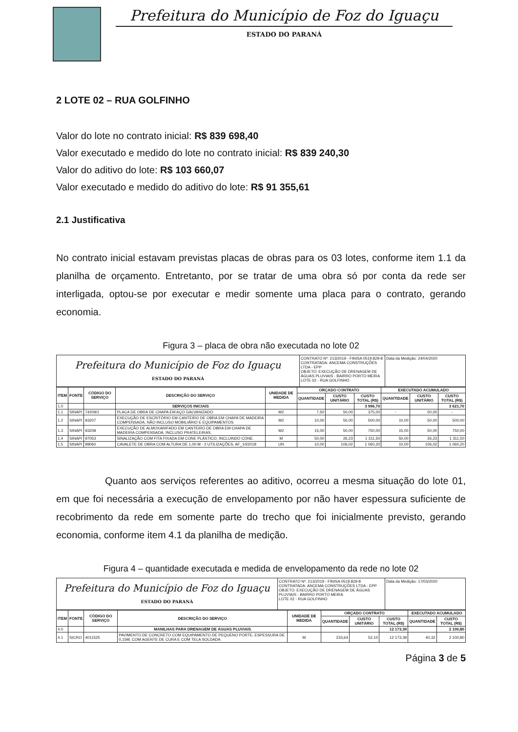Prefeitura do Município de Foz do Iguaçu
ESTADO DO PARANÁ
2 LOTE 02 – RUA GOLFINHO
Valor do lote no contrato inicial: R$ 839 698,40
Valor executado e medido do lote no contrato inicial: R$ 839 240,30
Valor do aditivo do lote: R$ 103 660,07
Valor executado e medido do aditivo do lote: R$ 91 355,61
2.1 Justificativa
No contrato inicial estavam previstas placas de obras para os 03 lotes, conforme item 1.1 da planilha de orçamento. Entretanto, por se tratar de uma obra só por conta da rede ser interligada, optou-se por executar e medir somente uma placa para o contrato, gerando economia.
Figura 3 – placa de obra não executada no lote 02
Prefeitura do Município de Foz do Iguaçu
ESTADO DO PARANÁ
CONTRATO Nº: 213/2019 - FINISA 0519.829-8
CONTRATADA: ANCEMA CONSTRUÇÕES LTDA - EPP
OBJETO: EXECUÇÃO DE DRENAGEM DE ÁGUAS PLUVIAIS - BAIRRO PORTO MEIRA
LOTE 02 - RUA GOLFINHO
Data da Medição: 24/04/2020
| ITEM | FONTE | CÓDIGO DO SERVIÇO | DESCRIÇÃO DO SERVIÇO | UNIDADE DE MEDIDA | ORÇADO CONTRATO | | | EXECUTADO ACUMULADO | | |
| --- | --- | --- | --- | --- | --- | --- | --- | --- | --- | --- |
| | | | | | QUANTIDADE | CUSTO UNITÁRIO | CUSTO TOTAL (R$) | QUANTIDADE | CUSTO UNITÁRIO | CUSTO TOTAL (R$) |
| 1.0 | | | SERVIÇOS INICIAIS | | | | 3 996,70 | | | 3 621,70 |
| 1.1 | SINAPI | 74209/1 | PLACA DE OBRA DE CHAPA EM AÇO GALVANIZADO | M2 | 7,50 | 50,00 | 375,00 | - | 50,00 | - |
| 1.2 | SINAPI | 93207 | EXECUÇÃO DE ESCRITÓRIO EM CANTEIRO DE OBRA EM CHAPA DE MADEIRA COMPENSADA, NÃO INCLUSO MOBILIÁRIO E EQUIPAMENTOS | M2 | 10,00 | 50,00 | 500,00 | 10,00 | 50,00 | 500,00 |
| 1.3 | SINAPI | 93208 | EXECUÇÃO DE ALMOXARIFADO EM CANTEIRO DE OBRA EM CHAPA DE MADEIRA COMPENSADA, INCLUSO PRATELEIRAS. | M2 | 15,00 | 50,00 | 750,00 | 15,00 | 50,00 | 750,00 |
| 1.4 | SINAPI | 97053 | SINALIZAÇÃO COM FITA FIXADA EM CONE PLÁSTICO, INCLUINDO CONE. | M | 50,00 | 26,23 | 1 311,50 | 50,00 | 26,23 | 1 311,50 |
| 1.5 | SINAPI | 99060 | CAVALETE DE OBRA COM ALTURA DE 1,00 M - 2 UTILIZAÇÕES. AF_10/2018 | UN | 10,00 | 106,02 | 1 060,20 | 10,00 | 106,02 | 1 060,20 |
Quanto aos serviços referentes ao aditivo, ocorreu a mesma situação do lote 01, em que foi necessária a execução de envelopamento por não haver espessura suficiente de recobrimento da rede em somente parte do trecho que foi inicialmente previsto, gerando economia, conforme item 4.1 da planilha de medição.
Figura 4 – quantidade executada e medida de envelopamento da rede no lote 02
Prefeitura do Município de Foz do Iguaçu
ESTADO DO PARANÁ
CONTRATO Nº: 213/2019 - FINISA 0519.829-8
CONTRATADA: ANCEMA CONSTRUÇÕES LTDA - EPP
OBJETO: EXECUÇÃO DE DRENAGEM DE ÁGUAS PLUVIAIS - BAIRRO PORTO MEIRA
LOTE 02 - RUA GOLFINHO
Data da Medição: 17/03/2020
| ITEM | FONTE | CÓDIGO DO SERVIÇO | DESCRIÇÃO DO SERVIÇO | UNIDADE DE MEDIDA | ORÇADO CONTRATO | | | EXECUTADO ACUMULADO | |
| --- | --- | --- | --- | --- | --- | --- | --- | --- | --- |
| | | | | | QUANTIDADE | CUSTO UNITÁRIO | CUSTO TOTAL (R$) | QUANTIDADE | CUSTO TOTAL (R$) |
| 4.0 | | | MANILHAS PARA DRENAGEM DE ÁGUAS PLUVIAIS | | | | 12 173,39 | | 2 100,80 |
| 4.1 | SICRO | 4011525 | PAVIMENTO DE CONCRETO COM EQUIPAMENTO DE PEQUENO PORTE, ESPESSURA DE 0,15M, COM AGENTE DE CURA E COM TELA SOLDADA | M | 233,64 | 52,10 | 12 173,39 | 40,32 | 2 100,80 |
Página 3 de 5